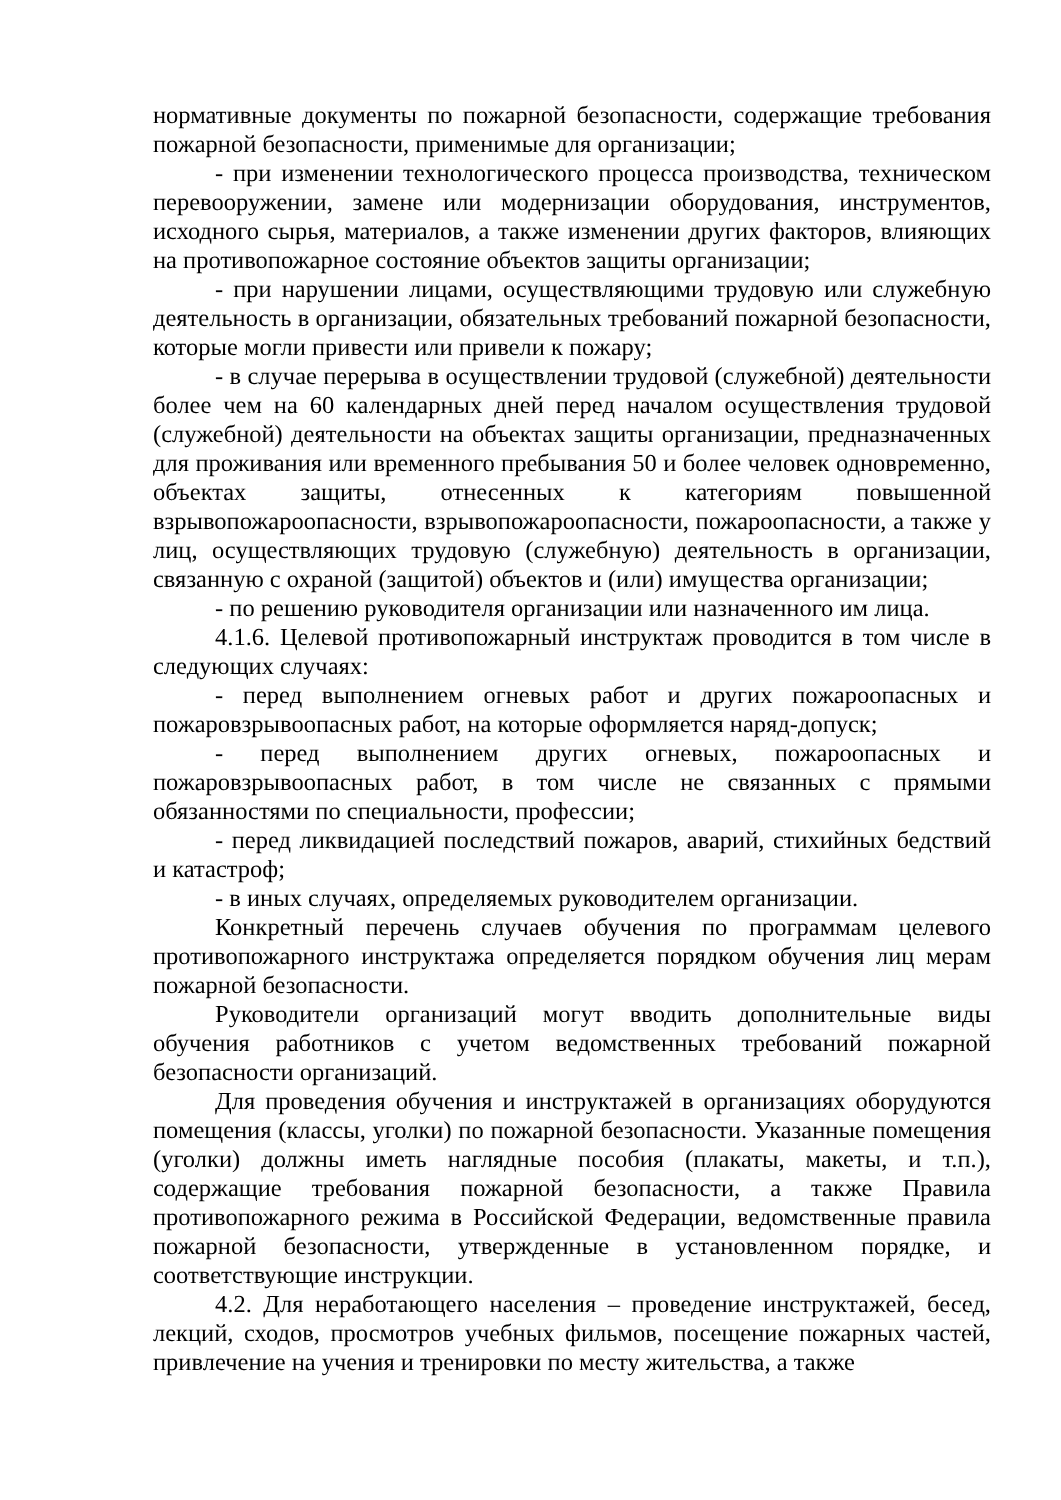нормативные документы по пожарной безопасности, содержащие требования пожарной безопасности, применимые для организации;
- при изменении технологического процесса производства, техническом перевооружении, замене или модернизации оборудования, инструментов, исходного сырья, материалов, а также изменении других факторов, влияющих на противопожарное состояние объектов защиты организации;
- при нарушении лицами, осуществляющими трудовую или служебную деятельность в организации, обязательных требований пожарной безопасности, которые могли привести или привели к пожару;
- в случае перерыва в осуществлении трудовой (служебной) деятельности более чем на 60 календарных дней перед началом осуществления трудовой (служебной) деятельности на объектах защиты организации, предназначенных для проживания или временного пребывания 50 и более человек одновременно, объектах защиты, отнесенных к категориям повышенной взрывопожароопасности, взрывопожароопасности, пожароопасности, а также у лиц, осуществляющих трудовую (служебную) деятельность в организации, связанную с охраной (защитой) объектов и (или) имущества организации;
- по решению руководителя организации или назначенного им лица.
4.1.6. Целевой противопожарный инструктаж проводится в том числе в следующих случаях:
- перед выполнением огневых работ и других пожароопасных и пожаровзрывоопасных работ, на которые оформляется наряд-допуск;
- перед выполнением других огневых, пожароопасных и пожаровзрывоопасных работ, в том числе не связанных с прямыми обязанностями по специальности, профессии;
- перед ликвидацией последствий пожаров, аварий, стихийных бедствий и катастроф;
- в иных случаях, определяемых руководителем организации.
Конкретный перечень случаев обучения по программам целевого противопожарного инструктажа определяется порядком обучения лиц мерам пожарной безопасности.
Руководители организаций могут вводить дополнительные виды обучения работников с учетом ведомственных требований пожарной безопасности организаций.
Для проведения обучения и инструктажей в организациях оборудуются помещения (классы, уголки) по пожарной безопасности. Указанные помещения (уголки) должны иметь наглядные пособия (плакаты, макеты, и т.п.), содержащие требования пожарной безопасности, а также Правила противопожарного режима в Российской Федерации, ведомственные правила пожарной безопасности, утвержденные в установленном порядке, и соответствующие инструкции.
4.2. Для неработающего населения – проведение инструктажей, бесед, лекций, сходов, просмотров учебных фильмов, посещение пожарных частей, привлечение на учения и тренировки по месту жительства, а также